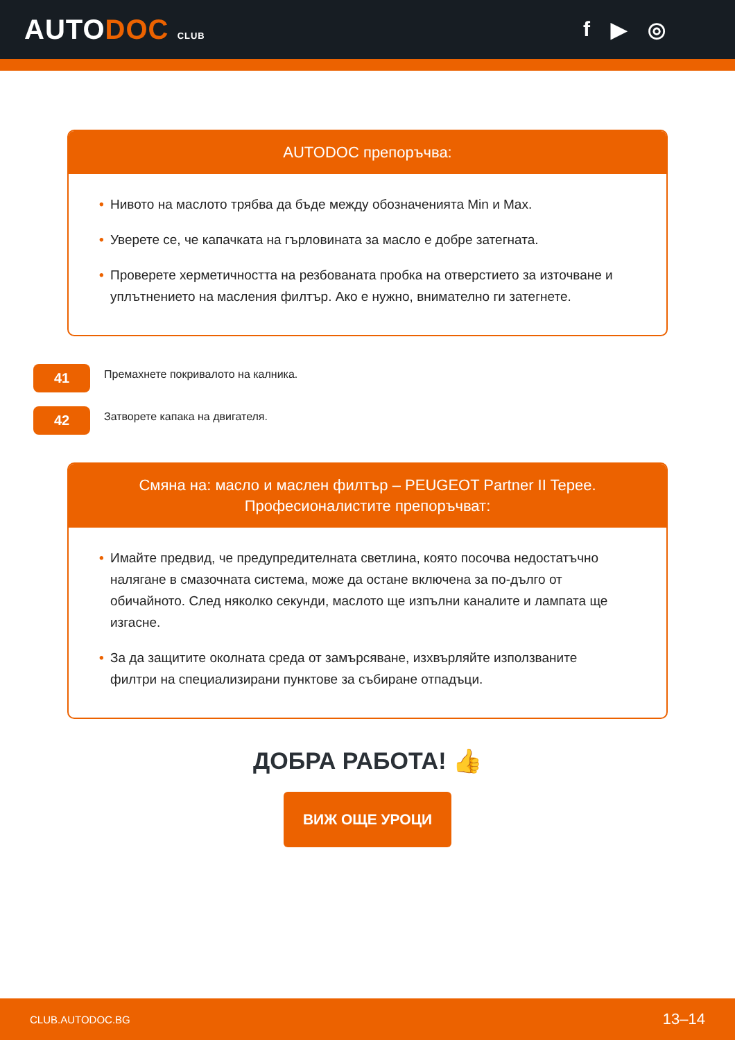AUTODOC CLUB
f ▶ ◎
AUTODOC препоръчва:
• Нивото на маслото трябва да бъде между обозначенията Min и Max.
• Уверете се, че капачката на гърловината за масло е добре затегната.
• Проверете херметичността на резбованата пробка на отверстието за източване и уплътнението на масления филтър. Ако е нужно, внимателно ги затегнете.
41
Премахнете покривалото на калника.
42
Затворете капака на двигателя.
Смяна на: масло и маслен филтър – PEUGEOT Partner II Tepee.
Професионалистите препоръчват:
• Имайте предвид, че предупредителната светлина, която посочва недостатъчно налягане в смазочната система, може да остане включена за по-дълго от обичайното. След няколко секунди, маслото ще изпълни каналите и лампата ще изгасне.
• За да защитите околната среда от замърсяване, изхвърляйте използваните филтри на специализирани пунктове за събиране отпадъци.
ДОБРА РАБОТА! 👍
ВИЖ ОЩЕ УРОЦИ
CLUB.AUTODOC.BG 13–14